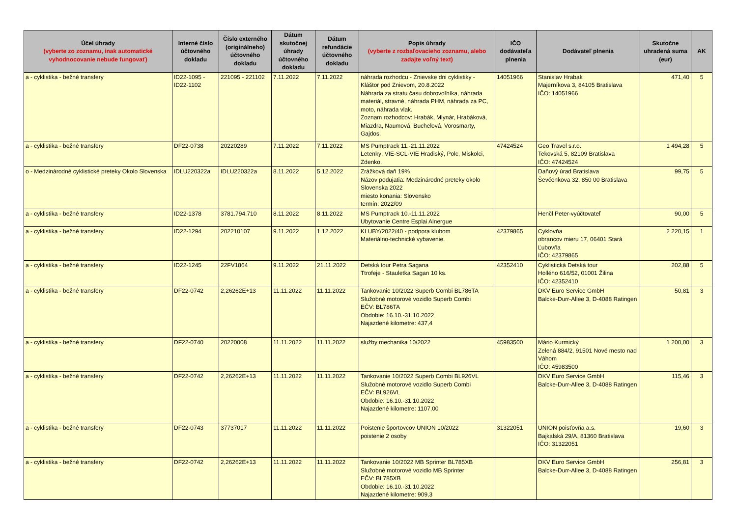| Účel úhrady (vyberte zo zoznamu, inak automatické vyhodnocovanie nebude fungovať) | Interné číslo účtovného dokladu | Číslo externého (originálneho) účtovného dokladu | Dátum skutočnej úhrady účtovného dokladu | Dátum refundácie účtovného dokladu | Popis úhrady (vyberte z rozbaľovacieho zoznamu, alebo zadajte voľný text) | IČO dodávateľa plnenia | Dodávateľ plnenia | Skutočne uhradená suma (eur) | AK |
| --- | --- | --- | --- | --- | --- | --- | --- | --- | --- |
| a - cyklistika - bežné transfery | ID22-1095 - ID22-1102 | 221095 - 221102 | 7.11.2022 | 7.11.2022 | náhrada rozhodcu - Znievske dni cyklistiky - Kláštor pod Znievom, 20.8.2022 Náhrada za stratu času dobrovoľníka, náhrada materiál, stravné, náhrada PHM, náhrada za PC, moto, náhrada vlak. Zoznam rozhodcov: Hrabák, Mlynár, Hrabáková, Miazdra, Naumová, Buchelová, Vorosmarty, Gajdos. | 14051966 | Stanislav Hrabak Majerníkova 3, 84105 Bratislava IČO: 14051966 | 471,40 | 5 |
| a - cyklistika - bežné transfery | DF22-0738 | 20220289 | 7.11.2022 | 7.11.2022 | MS Pumptrack 11.-21.11.2022 Letenky: VIE-SCL-VIE Hradiský, Polc, Miskolci, Zdenko. | 47424524 | Geo Travel s.r.o. Tekovská 5, 82109 Bratislava IČO: 47424524 | 1 494,28 | 5 |
| o - Medzinárodné cyklistické preteky Okolo Slovenska | IDLU220322a | IDLU220322a | 8.11.2022 | 5.12.2022 | Zrážková daň 19% Názov podujatia: Medzinárodné preteky okolo Slovenska 2022 miesto konania: Slovensko termín: 2022/09 | | Daňový úrad Bratislava Ševčenkova 32, 850 00 Bratislava | 99,75 | 5 |
| a - cyklistika - bežné transfery | ID22-1378 | 3781.794.710 | 8.11.2022 | 8.11.2022 | MS Pumptrack 10.-11.11.2022 Ubytovanie Centre Esplai Alnergue | | Henčl Peter-vyúčtovateľ | 90,00 | 5 |
| a - cyklistika - bežné transfery | ID22-1294 | 202210107 | 9.11.2022 | 1.12.2022 | KLUBY/2022/40 - podpora klubom Materiálno-technické vybavenie. | 42379865 | Cyklovňa obrancov mieru 17, 06401 Stará Ľubovňa IČO: 42379865 | 2 220,15 | 1 |
| a - cyklistika - bežné transfery | ID22-1245 | 22FV1864 | 9.11.2022 | 21.11.2022 | Detská tour Petra Sagana Ttrofeje - Stauletka Sagan 10 ks. | 42352410 | Cyklistická Detská tour Hollého 616/52, 01001 Žilina IČO: 42352410 | 202,88 | 5 |
| a - cyklistika - bežné transfery | DF22-0742 | 2,26262E+13 | 11.11.2022 | 11.11.2022 | Tankovanie 10/2022 Superb Combi BL786TA Služobné motorové vozidlo Superb Combi EČV: BL786TA Obdobie: 16.10.-31.10.2022 Najazdené kilometre: 437,4 | | DKV Euro Service GmbH Balcke-Durr-Allee 3, D-4088 Ratingen | 50,81 | 3 |
| a - cyklistika - bežné transfery | DF22-0740 | 20220008 | 11.11.2022 | 11.11.2022 | služby mechanika 10/2022 | 45983500 | Mário Kurmický Zelená 884/2, 91501 Nové mesto nad Váhom IČO: 45983500 | 1 200,00 | 3 |
| a - cyklistika - bežné transfery | DF22-0742 | 2,26262E+13 | 11.11.2022 | 11.11.2022 | Tankovanie 10/2022 Superb Combi BL926VL Služobné motorové vozidlo Superb Combi EČV: BL926VL Obdobie: 16.10.-31.10.2022 Najazdené kilometre: 1107,00 | | DKV Euro Service GmbH Balcke-Durr-Allee 3, D-4088 Ratingen | 115,46 | 3 |
| a - cyklistika - bežné transfery | DF22-0743 | 37737017 | 11.11.2022 | 11.11.2022 | Poistenie športovcov UNION 10/2022 poistenie 2 osoby | 31322051 | UNION poisťovňa a.s. Bajkalská 29/A, 81360 Bratislava IČO: 31322051 | 19,60 | 3 |
| a - cyklistika - bežné transfery | DF22-0742 | 2,26262E+13 | 11.11.2022 | 11.11.2022 | Tankovanie 10/2022 MB Sprinter BL785XB Služobné motorové vozidlo MB Sprinter EČV: BL785XB Obdobie: 16.10.-31.10.2022 Najazdené kilometre: 909,3 | | DKV Euro Service GmbH Balcke-Durr-Allee 3, D-4088 Ratingen | 256,81 | 3 |